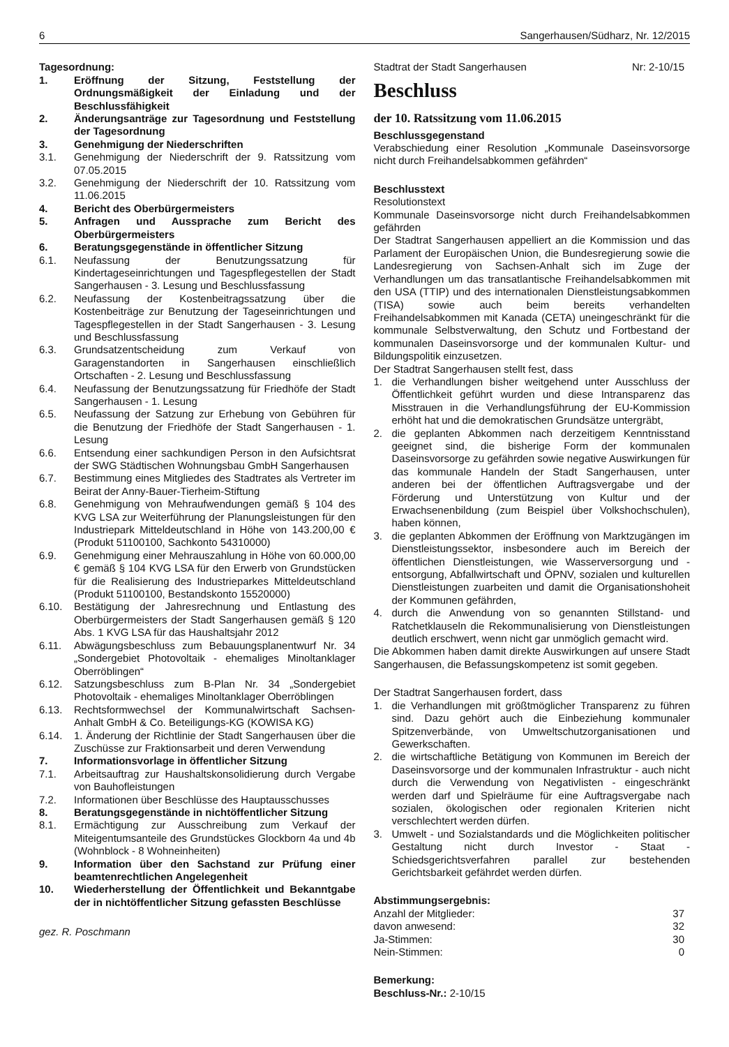6 Sangerhausen/Südharz, Nr. 12/2015
Tagesordnung:
1. Eröffnung der Sitzung, Feststellung der Ordnungsmäßigkeit der Einladung und der Beschlussfähigkeit
2. Änderungsanträge zur Tagesordnung und Feststellung der Tagesordnung
3. Genehmigung der Niederschriften
3.1. Genehmigung der Niederschrift der 9. Ratssitzung vom 07.05.2015
3.2. Genehmigung der Niederschrift der 10. Ratssitzung vom 11.06.2015
4. Bericht des Oberbürgermeisters
5. Anfragen und Aussprache zum Bericht des Oberbürgermeisters
6. Beratungsgegenstände in öffentlicher Sitzung
6.1. Neufassung der Benutzungssatzung für Kindertageseinrichtungen und Tagespflegestellen der Stadt Sangerhausen - 3. Lesung und Beschlussfassung
6.2. Neufassung der Kostenbeitragssatzung über die Kostenbeiträge zur Benutzung der Tageseinrichtungen und Tagespflegestellen in der Stadt Sangerhausen - 3. Lesung und Beschlussfassung
6.3. Grundsatzentscheidung zum Verkauf von Garagenstandorten in Sangerhausen einschließlich Ortschaften - 2. Lesung und Beschlussfassung
6.4. Neufassung der Benutzungssatzung für Friedhöfe der Stadt Sangerhausen - 1. Lesung
6.5. Neufassung der Satzung zur Erhebung von Gebühren für die Benutzung der Friedhöfe der Stadt Sangerhausen - 1. Lesung
6.6. Entsendung einer sachkundigen Person in den Aufsichtsrat der SWG Städtischen Wohnungsbau GmbH Sangerhausen
6.7. Bestimmung eines Mitgliedes des Stadtrates als Vertreter im Beirat der Anny-Bauer-Tierheim-Stiftung
6.8. Genehmigung von Mehraufwendungen gemäß § 104 des KVG LSA zur Weiterführung der Planungsleistungen für den Industriepark Mitteldeutschland in Höhe von 143.200,00 € (Produkt 51100100, Sachkonto 54310000)
6.9. Genehmigung einer Mehrauszahlung in Höhe von 60.000,00 € gemäß § 104 KVG LSA für den Erwerb von Grundstücken für die Realisierung des Industrieparkes Mitteldeutschland (Produkt 51100100, Bestandskonto 15520000)
6.10. Bestätigung der Jahresrechnung und Entlastung des Oberbürgermeisters der Stadt Sangerhausen gemäß § 120 Abs. 1 KVG LSA für das Haushaltsjahr 2012
6.11. Abwägungsbeschluss zum Bebauungsplanentwurf Nr. 34 „Sondergebiet Photovoltaik - ehemaliges Minoltanklager Oberröblingen“
6.12. Satzungsbeschluss zum B-Plan Nr. 34 „Sondergebiet Photovoltaik - ehemaliges Minoltanklager Oberröblingen
6.13. Rechtsformwechsel der Kommunalwirtschaft Sachsen-Anhalt GmbH & Co. Beteiligungs-KG (KOWISA KG)
6.14. 1. Änderung der Richtlinie der Stadt Sangerhausen über die Zuschüsse zur Fraktionsarbeit und deren Verwendung
7. Informationsvorlage in öffentlicher Sitzung
7.1. Arbeitsauftrag zur Haushaltskonsolidierung durch Vergabe von Bauhofleistungen
7.2. Informationen über Beschlüsse des Hauptausschusses
8. Beratungsgegenstände in nichtöffentlicher Sitzung
8.1. Ermächtigung zur Ausschreibung zum Verkauf der Miteigentumsanteile des Grundstückes Glockborn 4a und 4b (Wohnblock - 8 Wohneinheiten)
9. Information über den Sachstand zur Prüfung einer beamtenrechtlichen Angelegenheit
10. Wiederherstellung der Öffentlichkeit und Bekanntgabe der in nichtöffentlicher Sitzung gefassten Beschlüsse
gez. R. Poschmann
Stadtrat der Stadt Sangerhausen Nr: 2-10/15
Beschluss
der 10. Ratssitzung vom 11.06.2015
Beschlussgegenstand
Verabschiedung einer Resolution „Kommunale Daseinsvorsorge nicht durch Freihandelsabkommen gefährden“
Beschlusstext
Resolutionstext
Kommunale Daseinsvorsorge nicht durch Freihandelsabkommen gefährden
Der Stadtrat Sangerhausen appelliert an die Kommission und das Parlament der Europäischen Union, die Bundesregierung sowie die Landesregierung von Sachsen-Anhalt sich im Zuge der Verhandlungen um das transatlantische Freihandelsabkommen mit den USA (TTIP) und des internationalen Dienstleistungsabkommen (TISA) sowie auch beim bereits verhandelten Freihandelsabkommen mit Kanada (CETA) uneingeschränkt für die kommunale Selbstverwaltung, den Schutz und Fortbestand der kommunalen Daseinsvorsorge und der kommunalen Kultur- und Bildungspolitik einzusetzen.
Der Stadtrat Sangerhausen stellt fest, dass
1. die Verhandlungen bisher weitgehend unter Ausschluss der Öffentlichkeit geführt wurden und diese Intransparenz das Misstrauen in die Verhandlungsführung der EU-Kommission erhöht hat und die demokratischen Grundsätze untergräbt,
2. die geplanten Abkommen nach derzeitigem Kenntnisstand geeignet sind, die bisherige Form der kommunalen Daseinsvorsorge zu gefährden sowie negative Auswirkungen für das kommunale Handeln der Stadt Sangerhausen, unter anderen bei der öffentlichen Auftragsvergabe und der Förderung und Unterstützung von Kultur und der Erwachsenenbildung (zum Beispiel über Volkshochschulen), haben können,
3. die geplanten Abkommen der Eröffnung von Marktzugängen im Dienstleistungssektor, insbesondere auch im Bereich der öffentlichen Dienstleistungen, wie Wasserversorgung und -entsorgung, Abfallwirtschaft und ÖPNV, sozialen und kulturellen Dienstleistungen zuarbeiten und damit die Organisationshoheit der Kommunen gefährden,
4. durch die Anwendung von so genannten Stillstand- und Ratchetklauseln die Rekommunalisierung von Dienstleistungen deutlich erschwert, wenn nicht gar unmöglich gemacht wird.
Die Abkommen haben damit direkte Auswirkungen auf unsere Stadt Sangerhausen, die Befassungskompetenz ist somit gegeben.
Der Stadtrat Sangerhausen fordert, dass
1. die Verhandlungen mit größtmöglicher Transparenz zu führen sind. Dazu gehört auch die Einbeziehung kommunaler Spitzenverbände, von Umweltschutzorganisationen und Gewerkschaften.
2. die wirtschaftliche Betätigung von Kommunen im Bereich der Daseinsvorsorge und der kommunalen Infrastruktur - auch nicht durch die Verwendung von Negativlisten - eingeschränkt werden darf und Spielräume für eine Auftragsvergabe nach sozialen, ökologischen oder regionalen Kriterien nicht verschlechtert werden dürfen.
3. Umwelt - und Sozialstandards und die Möglichkeiten politischer Gestaltung nicht durch Investor - Staat - Schiedsgerichtsverfahren parallel zur bestehenden Gerichtsbarkeit gefährdet werden dürfen.
Abstimmungsergebnis:
Anzahl der Mitglieder: 37
davon anwesend: 32
Ja-Stimmen: 30
Nein-Stimmen: 0
Bemerkung:
Beschluss-Nr.: 2-10/15